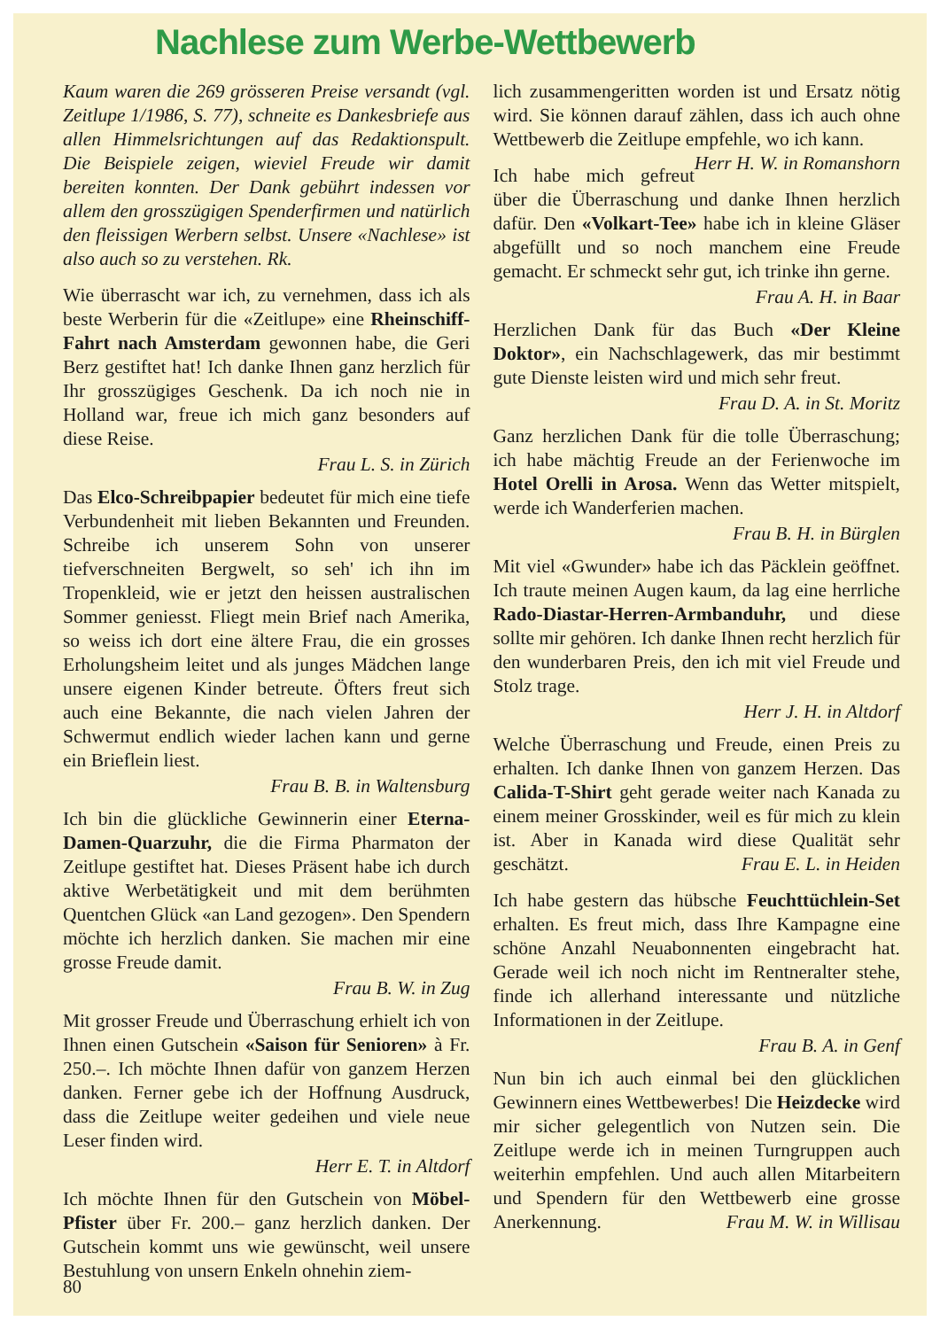Nachlese zum Werbe-Wettbewerb
Kaum waren die 269 grösseren Preise versandt (vgl. Zeitlupe 1/1986, S. 77), schneite es Dankesbriefe aus allen Himmelsrichtungen auf das Redaktionspult. Die Beispiele zeigen, wieviel Freude wir damit bereiten konnten. Der Dank gebührt indessen vor allem den grosszügigen Spenderfirmen und natürlich den fleissigen Werbern selbst. Unsere «Nachlese» ist also auch so zu verstehen. Rk.
Wie überrascht war ich, zu vernehmen, dass ich als beste Werberin für die «Zeitlupe» eine Rheinschiff-Fahrt nach Amsterdam gewonnen habe, die Geri Berz gestiftet hat! Ich danke Ihnen ganz herzlich für Ihr grosszügiges Geschenk. Da ich noch nie in Holland war, freue ich mich ganz besonders auf diese Reise.
Frau L. S. in Zürich
Das Elco-Schreibpapier bedeutet für mich eine tiefe Verbundenheit mit lieben Bekannten und Freunden. Schreibe ich unserem Sohn von unserer tiefverschneiten Bergwelt, so seh' ich ihn im Tropenkleid, wie er jetzt den heissen australischen Sommer geniesst. Fliegt mein Brief nach Amerika, so weiss ich dort eine ältere Frau, die ein grosses Erholungsheim leitet und als junges Mädchen lange unsere eigenen Kinder betreute. Öfters freut sich auch eine Bekannte, die nach vielen Jahren der Schwermut endlich wieder lachen kann und gerne ein Brieflein liest.
Frau B. B. in Waltensburg
Ich bin die glückliche Gewinnerin einer Eterna-Damen-Quarzuhr, die die Firma Pharmaton der Zeitlupe gestiftet hat. Dieses Präsent habe ich durch aktive Werbetätigkeit und mit dem berühmten Quentchen Glück «an Land gezogen». Den Spendern möchte ich herzlich danken. Sie machen mir eine grosse Freude damit.
Frau B. W. in Zug
Mit grosser Freude und Überraschung erhielt ich von Ihnen einen Gutschein «Saison für Senioren» à Fr. 250.–. Ich möchte Ihnen dafür von ganzem Herzen danken. Ferner gebe ich der Hoffnung Ausdruck, dass die Zeitlupe weiter gedeihen und viele neue Leser finden wird.
Herr E. T. in Altdorf
Ich möchte Ihnen für den Gutschein von Möbel-Pfister über Fr. 200.– ganz herzlich danken. Der Gutschein kommt uns wie gewünscht, weil unsere Bestuhlung von unsern Enkeln ohnehin ziem-
lich zusammengeritten worden ist und Ersatz nötig wird. Sie können darauf zählen, dass ich auch ohne Wettbewerb die Zeitlupe empfehle, wo ich kann. Herr H. W. in Romanshorn
Ich habe mich gefreut über die Überraschung und danke Ihnen herzlich dafür. Den «Volkart-Tee» habe ich in kleine Gläser abgefüllt und so noch manchem eine Freude gemacht. Er schmeckt sehr gut, ich trinke ihn gerne.
Frau A. H. in Baar
Herzlichen Dank für das Buch «Der Kleine Doktor», ein Nachschlagewerk, das mir bestimmt gute Dienste leisten wird und mich sehr freut.
Frau D. A. in St. Moritz
Ganz herzlichen Dank für die tolle Überraschung; ich habe mächtig Freude an der Ferienwoche im Hotel Orelli in Arosa. Wenn das Wetter mitspielt, werde ich Wanderferien machen.
Frau B. H. in Bürglen
Mit viel «Gwunder» habe ich das Päcklein geöffnet. Ich traute meinen Augen kaum, da lag eine herrliche Rado-Diastar-Herren-Armbanduhr, und diese sollte mir gehören. Ich danke Ihnen recht herzlich für den wunderbaren Preis, den ich mit viel Freude und Stolz trage.
Herr J. H. in Altdorf
Welche Überraschung und Freude, einen Preis zu erhalten. Ich danke Ihnen von ganzem Herzen. Das Calida-T-Shirt geht gerade weiter nach Kanada zu einem meiner Grosskinder, weil es für mich zu klein ist. Aber in Kanada wird diese Qualität sehr geschätzt. Frau E. L. in Heiden
Ich habe gestern das hübsche Feuchttüchlein-Set erhalten. Es freut mich, dass Ihre Kampagne eine schöne Anzahl Neuabonnenten eingebracht hat. Gerade weil ich noch nicht im Rentneralter stehe, finde ich allerhand interessante und nützliche Informationen in der Zeitlupe.
Frau B. A. in Genf
Nun bin ich auch einmal bei den glücklichen Gewinnern eines Wettbewerbes! Die Heizdecke wird mir sicher gelegentlich von Nutzen sein. Die Zeitlupe werde ich in meinen Turngruppen auch weiterhin empfehlen. Und auch allen Mitarbeitern und Spendern für den Wettbewerb eine grosse Anerkennung. Frau M. W. in Willisau
80